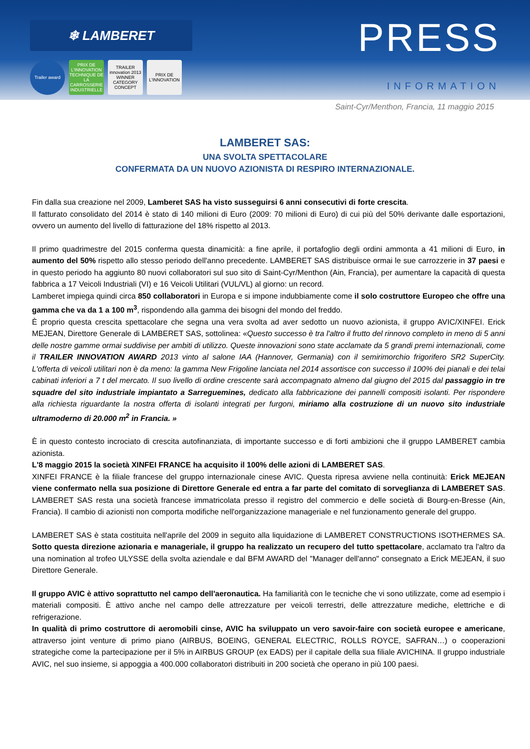❄ LAMBERET
Trailer award
PRIX DE L'INNOVATION TECHNIQUE DE LA CARROSSERIE INDUSTRIELLE
TRAILER innovation 2013 WINNER CATEGORY CONCEPT
PRIX DE L'INNOVATION
PRESS
INFORMATION
Saint-Cyr/Menthon, Francia, 11 maggio 2015
LAMBERET SAS:
UNA SVOLTA SPETTACOLARE
CONFERMATA DA UN NUOVO AZIONISTA DI RESPIRO INTERNAZIONALE.
Fin dalla sua creazione nel 2009, Lamberet SAS ha visto susseguirsi 6 anni consecutivi di forte crescita.
Il fatturato consolidato del 2014 è stato di 140 milioni di Euro (2009: 70 milioni di Euro) di cui più del 50% derivante dalle esportazioni, ovvero un aumento del livello di fatturazione del 18% rispetto al 2013.
Il primo quadrimestre del 2015 conferma questa dinamicità: a fine aprile, il portafoglio degli ordini ammonta a 41 milioni di Euro, in aumento del 50% rispetto allo stesso periodo dell'anno precedente. LAMBERET SAS distribuisce ormai le sue carrozzerie in 37 paesi e in questo periodo ha aggiunto 80 nuovi collaboratori sul suo sito di Saint-Cyr/Menthon (Ain, Francia), per aumentare la capacità di questa fabbrica a 17 Veicoli Industriali (VI) e 16 Veicoli Utilitari (VUL/VL) al giorno: un record.
Lamberet impiega quindi circa 850 collaboratori in Europa e si impone indubbiamente come il solo costruttore Europeo che offre una gamma che va da 1 a 100 m<sup>3</sup>, rispondendo alla gamma dei bisogni del mondo del freddo.
È proprio questa crescita spettacolare che segna una vera svolta ad aver sedotto un nuovo azionista, il gruppo AVIC/XINFEI. Erick MEJEAN, Direttore Generale di LAMBERET SAS, sottolinea: «Questo successo è tra l'altro il frutto del rinnovo completo in meno di 5 anni delle nostre gamme ormai suddivise per ambiti di utilizzo. Queste innovazioni sono state acclamate da 5 grandi premi internazionali, come il TRAILER INNOVATION AWARD 2013 vinto al salone IAA (Hannover, Germania) con il semirimorchio frigorifero SR2 SuperCity. L'offerta di veicoli utilitari non è da meno: la gamma New Frigoline lanciata nel 2014 assortisce con successo il 100% dei pianali e dei telai cabinati inferiori a 7 t del mercato. Il suo livello di ordine crescente sarà accompagnato almeno dal giugno del 2015 dal passaggio in tre squadre del sito industriale impiantato a Sarreguemines, dedicato alla fabbricazione dei pannelli compositi isolanti. Per rispondere alla richiesta riguardante la nostra offerta di isolanti integrati per furgoni, miriamo alla costruzione di un nuovo sito industriale ultramoderno di 20.000 m<sup>2</sup> in Francia. »
È in questo contesto incrociato di crescita autofinanziata, di importante successo e di forti ambizioni che il gruppo LAMBERET cambia azionista.
L'8 maggio 2015 la società XINFEI FRANCE ha acquisito il 100% delle azioni di LAMBERET SAS.
XINFEI FRANCE è la filiale francese del gruppo internazionale cinese AVIC. Questa ripresa avviene nella continuità: Erick MEJEAN viene confermato nella sua posizione di Direttore Generale ed entra a far parte del comitato di sorveglianza di LAMBERET SAS. LAMBERET SAS resta una società francese immatricolata presso il registro del commercio e delle società di Bourg-en-Bresse (Ain, Francia). Il cambio di azionisti non comporta modifiche nell'organizzazione manageriale e nel funzionamento generale del gruppo.
LAMBERET SAS è stata costituita nell'aprile del 2009 in seguito alla liquidazione di LAMBERET CONSTRUCTIONS ISOTHERMES SA. Sotto questa direzione azionaria e manageriale, il gruppo ha realizzato un recupero del tutto spettacolare, acclamato tra l'altro da una nomination al trofeo ULYSSE della svolta aziendale e dal BFM AWARD del "Manager dell'anno" consegnato a Erick MEJEAN, il suo Direttore Generale.
Il gruppo AVIC è attivo soprattutto nel campo dell'aeronautica. Ha familiarità con le tecniche che vi sono utilizzate, come ad esempio i materiali compositi. È attivo anche nel campo delle attrezzature per veicoli terrestri, delle attrezzature mediche, elettriche e di refrigerazione.
In qualità di primo costruttore di aeromobili cinse, AVIC ha sviluppato un vero savoir-faire con società europee e americane, attraverso joint venture di primo piano (AIRBUS, BOEING, GENERAL ELECTRIC, ROLLS ROYCE, SAFRAN…) o cooperazioni strategiche come la partecipazione per il 5% in AIRBUS GROUP (ex EADS) per il capitale della sua filiale AVICHINA. Il gruppo industriale AVIC, nel suo insieme, si appoggia a 400.000 collaboratori distribuiti in 200 società che operano in più 100 paesi.